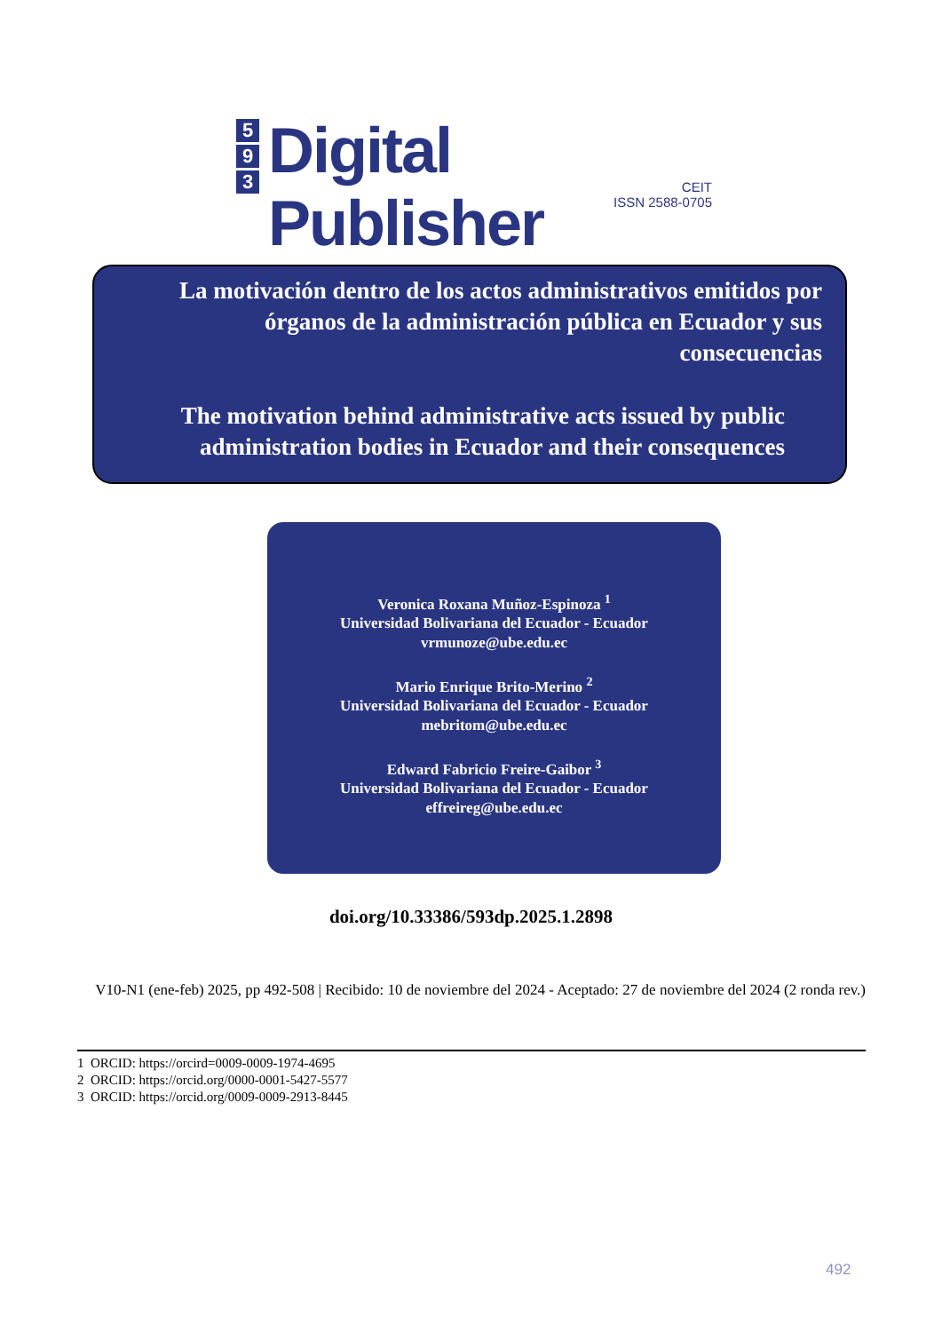5
9
3
Digital Publisher
CEIT
ISSN 2588-0705
La motivación dentro de los actos administrativos emitidos por órganos de la administración pública en Ecuador y sus consecuencias
The motivation behind administrative acts issued by public administration bodies in Ecuador and their consequences
Veronica Roxana Muñoz-Espinoza <sup>1</sup>
Universidad Bolivariana del Ecuador - Ecuador
vrmunoze@ube.edu.ec
Mario Enrique Brito-Merino <sup>2</sup>
Universidad Bolivariana del Ecuador - Ecuador
mebritom@ube.edu.ec
Edward Fabricio Freire-Gaibor <sup>3</sup>
Universidad Bolivariana del Ecuador - Ecuador
effreireg@ube.edu.ec
doi.org/10.33386/593dp.2025.1.2898
V10-N1 (ene-feb) 2025, pp 492-508 | Recibido: 10 de noviembre del 2024 - Aceptado: 27 de noviembre del 2024 (2 ronda rev.)
1 ORCID: https://orcird=0009-0009-1974-4695
2 ORCID: https://orcid.org/0000-0001-5427-5577
3 ORCID: https://orcid.org/0009-0009-2913-8445
492